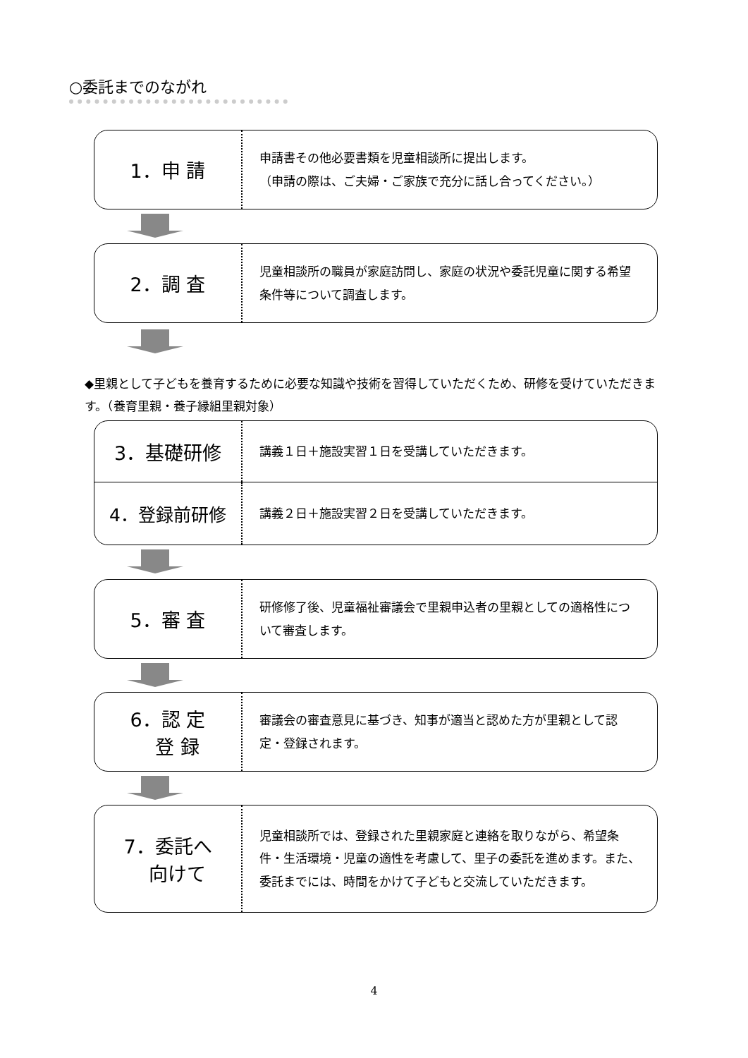○委託までのながれ
1．申 請
申請書その他必要書類を児童相談所に提出します。
（申請の際は、ご夫婦・ご家族で充分に話し合ってください。）
2．調 査
児童相談所の職員が家庭訪問し、家庭の状況や委託児童に関する希望条件等について調査します。
◆里親として子どもを養育するために必要な知識や技術を習得していただくため、研修を受けていただきます。（養育里親・養子縁組里親対象）
3．基礎研修
講義１日＋施設実習１日を受講していただきます。
4．登録前研修
講義２日＋施設実習２日を受講していただきます。
5．審 査
研修修了後、児童福祉審議会で里親申込者の里親としての適格性について審査します。
6．認 定
　 登 録
審議会の審査意見に基づき、知事が適当と認めた方が里親として認定・登録されます。
7．委託へ
　 向けて
児童相談所では、登録された里親家庭と連絡を取りながら、希望条件・生活環境・児童の適性を考慮して、里子の委託を進めます。また、委託までには、時間をかけて子どもと交流していただきます。
4